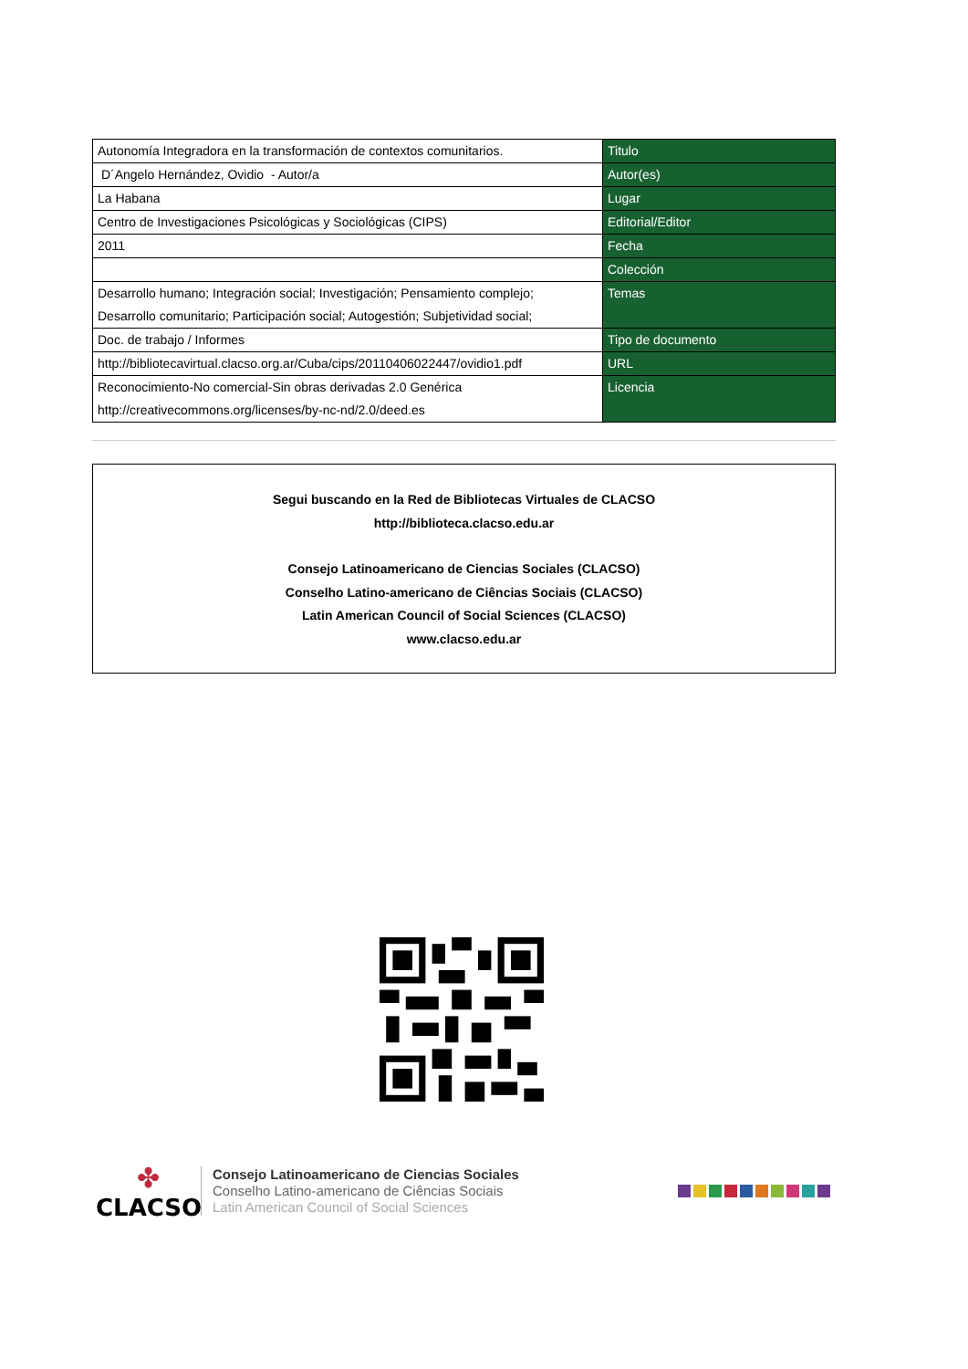| Autonomía Integradora en la transformación de contextos comunitarios. | Titulo |
| D´Angelo Hernández, Ovidio - Autor/a | Autor(es) |
| La Habana | Lugar |
| Centro de Investigaciones Psicológicas y Sociológicas (CIPS) | Editorial/Editor |
| 2011 | Fecha |
| | Colección |
| Desarrollo humano; Integración social; Investigación; Pensamiento complejo; Desarrollo comunitario; Participación social; Autogestión; Subjetividad social; | Temas |
| Doc. de trabajo / Informes | Tipo de documento |
| http://bibliotecavirtual.clacso.org.ar/Cuba/cips/20110406022447/ovidio1.pdf | URL |
| Reconocimiento-No comercial-Sin obras derivadas 2.0 Genérica http://creativecommons.org/licenses/by-nc-nd/2.0/deed.es | Licencia |
Segui buscando en la Red de Bibliotecas Virtuales de CLACSO
http://biblioteca.clacso.edu.ar
Consejo Latinoamericano de Ciencias Sociales (CLACSO)
Conselho Latino-americano de Ciências Sociais (CLACSO)
Latin American Council of Social Sciences (CLACSO)
www.clacso.edu.ar
✤
CLACSO
Consejo Latinoamericano de Ciencias Sociales
Conselho Latino-americano de Ciências Sociais
Latin American Council of Social Sciences